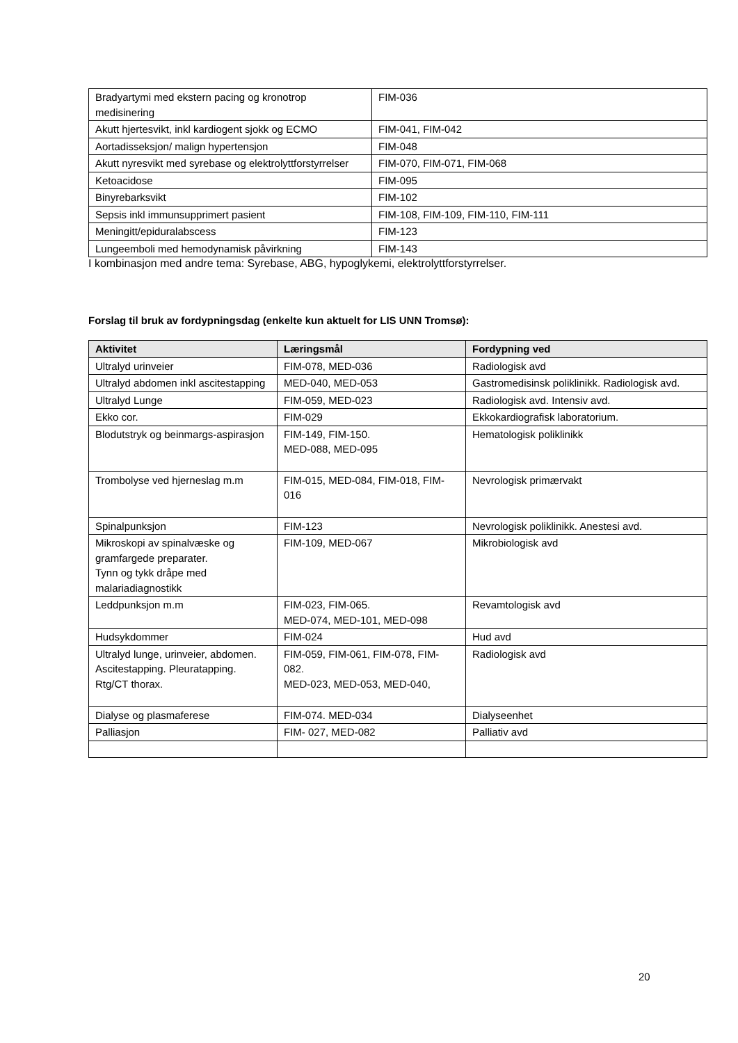| Bradyartymi med ekstern pacing og kronotrop medisinering | FIM-036 |
| Akutt hjertesvikt, inkl kardiogent sjokk og ECMO | FIM-041, FIM-042 |
| Aortadisseksjon/ malign hypertensjon | FIM-048 |
| Akutt nyresvikt med syrebase og elektrolyttforstyrrelser | FIM-070, FIM-071, FIM-068 |
| Ketoacidose | FIM-095 |
| Binyrebarksvikt | FIM-102 |
| Sepsis inkl immunsupprimert pasient | FIM-108, FIM-109, FIM-110, FIM-111 |
| Meningitt/epiduralabscess | FIM-123 |
| Lungeemboli med hemodynamisk påvirkning | FIM-143 |
I kombinasjon med andre tema: Syrebase, ABG, hypoglykemi, elektrolyttforstyrrelser.
Forslag til bruk av fordypningsdag (enkelte kun aktuelt for LIS UNN Tromsø):
| Aktivitet | Læringsmål | Fordypning ved |
| --- | --- | --- |
| Ultralyd urinveier | FIM-078, MED-036 | Radiologisk avd |
| Ultralyd abdomen inkl ascitestapping | MED-040, MED-053 | Gastromedisinsk poliklinikk. Radiologisk avd. |
| Ultralyd Lunge | FIM-059, MED-023 | Radiologisk avd. Intensiv avd. |
| Ekko cor. | FIM-029 | Ekkokardiografisk laboratorium. |
| Blodutstryk og beinmargs-aspirasjon | FIM-149, FIM-150. MED-088, MED-095 | Hematologisk poliklinikk |
| Trombolyse ved hjerneslag m.m | FIM-015, MED-084, FIM-018, FIM-016 | Nevrologisk primærvakt |
| Spinalpunksjon | FIM-123 | Nevrologisk poliklinikk. Anestesi avd. |
| Mikroskopi av spinalvæske og gramfargede preparater. Tynn og tykk dråpe med malariadiagnostikk | FIM-109, MED-067 | Mikrobiologisk avd |
| Leddpunksjon m.m | FIM-023, FIM-065. MED-074, MED-101, MED-098 | Revamtologisk avd |
| Hudsykdommer | FIM-024 | Hud avd |
| Ultralyd lunge, urinveier, abdomen. Ascitestapping. Pleuratapping. Rtg/CT thorax. | FIM-059, FIM-061, FIM-078, FIM-082. MED-023, MED-053, MED-040, | Radiologisk avd |
| Dialyse og plasmaferese | FIM-074. MED-034 | Dialyseenhet |
| Palliasjon | FIM- 027, MED-082 | Palliativ avd |
20